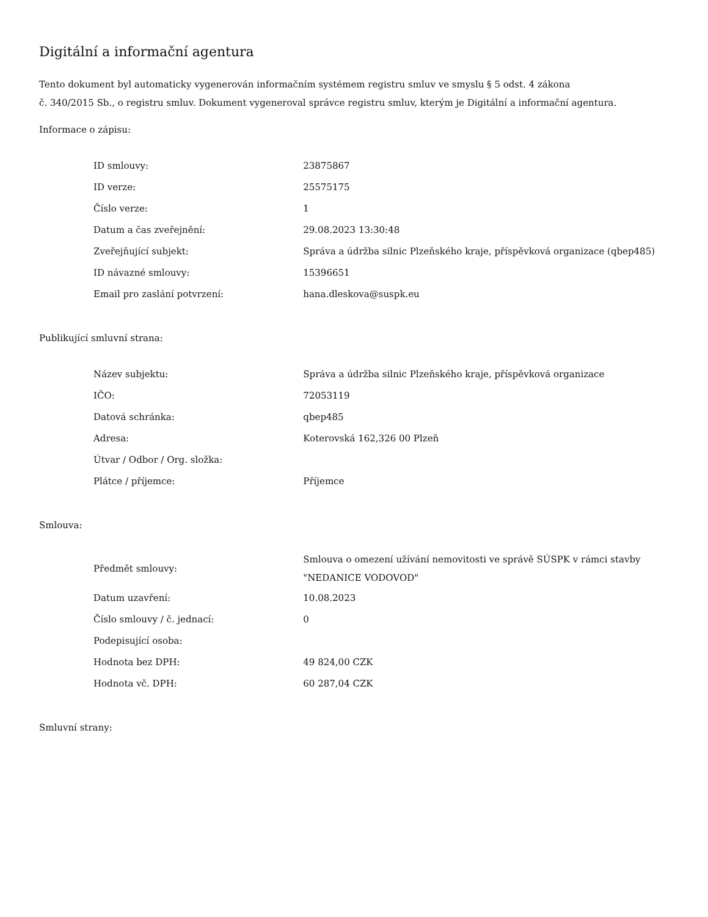Digitální a informační agentura
Tento dokument byl automaticky vygenerován informačním systémem registru smluv ve smyslu § 5 odst. 4 zákona
č. 340/2015 Sb., o registru smluv. Dokument vygeneroval správce registru smluv, kterým je Digitální a informační agentura.
Informace o zápisu:
| ID smlouvy: | 23875867 |
| ID verze: | 25575175 |
| Číslo verze: | 1 |
| Datum a čas zveřejnění: | 29.08.2023 13:30:48 |
| Zveřejňující subjekt: | Správa a údržba silnic Plzeňského kraje, příspěvková organizace (qbep485) |
| ID návazné smlouvy: | 15396651 |
| Email pro zaslání potvrzení: | hana.dleskova@suspk.eu |
Publikující smluvní strana:
| Název subjektu: | Správa a údržba silnic Plzeňského kraje, příspěvková organizace |
| IČO: | 72053119 |
| Datová schránka: | qbep485 |
| Adresa: | Koterovská 162,326 00 Plzeň |
| Útvar / Odbor / Org. složka: | |
| Plátce / příjemce: | Příjemce |
Smlouva:
| Předmět smlouvy: | Smlouva o omezení užívání nemovitosti ve správě SÚSPK v rámci stavby "NEDANICE VODOVOD" |
| Datum uzavření: | 10.08.2023 |
| Číslo smlouvy / č. jednací: | 0 |
| Podepisující osoba: | |
| Hodnota bez DPH: | 49 824,00 CZK |
| Hodnota vč. DPH: | 60 287,04 CZK |
Smluvní strany: